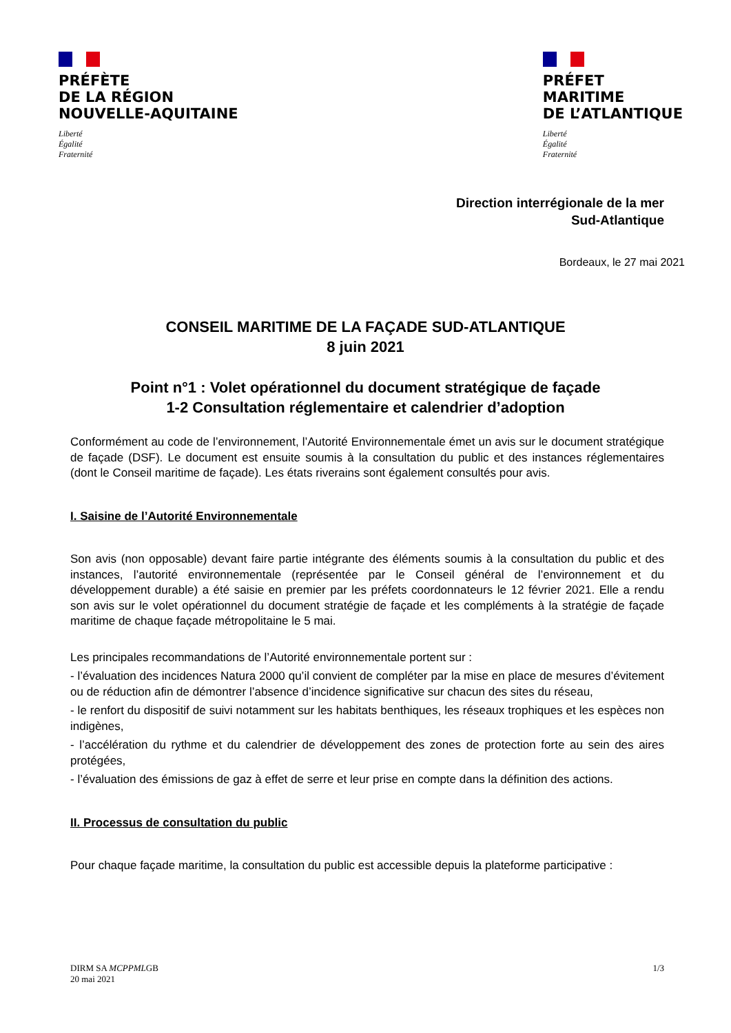PRÉFÈTE
DE LA RÉGION
NOUVELLE-AQUITAINE
Liberté
Égalité
Fraternité
PRÉFET
MARITIME
DE L’ATLANTIQUE
Liberté
Égalité
Fraternité
Direction interrégionale de la mer
Sud-Atlantique
Bordeaux, le 27 mai 2021
CONSEIL MARITIME DE LA FAÇADE SUD-ATLANTIQUE
8 juin 2021
Point n°1 : Volet opérationnel du document stratégique de façade
1-2 Consultation réglementaire et calendrier d’adoption
Conformément au code de l’environnement, l’Autorité Environnementale émet un avis sur le document stratégique de façade (DSF). Le document est ensuite soumis à la consultation du public et des instances réglementaires (dont le Conseil maritime de façade). Les états riverains sont également consultés pour avis.
I. Saisine de l’Autorité Environnementale
Son avis (non opposable) devant faire partie intégrante des éléments soumis à la consultation du public et des instances, l’autorité environnementale (représentée par le Conseil général de l’environnement et du développement durable) a été saisie en premier par les préfets coordonnateurs le 12 février 2021. Elle a rendu son avis sur le volet opérationnel du document stratégie de façade et les compléments à la stratégie de façade maritime de chaque façade métropolitaine le 5 mai.
Les principales recommandations de l’Autorité environnementale portent sur :
- l’évaluation des incidences Natura 2000 qu’il convient de compléter par la mise en place de mesures d’évitement ou de réduction afin de démontrer l’absence d’incidence significative sur chacun des sites du réseau,
- le renfort du dispositif de suivi notamment sur les habitats benthiques, les réseaux trophiques et les espèces non indigènes,
- l’accélération du rythme et du calendrier de développement des zones de protection forte au sein des aires protégées,
- l’évaluation des émissions de gaz à effet de serre et leur prise en compte dans la définition des actions.
II. Processus de consultation du public
Pour chaque façade maritime, la consultation du public est accessible depuis la plateforme participative :
DIRM SA MCPPMLGB
20 mai 2021
1/3